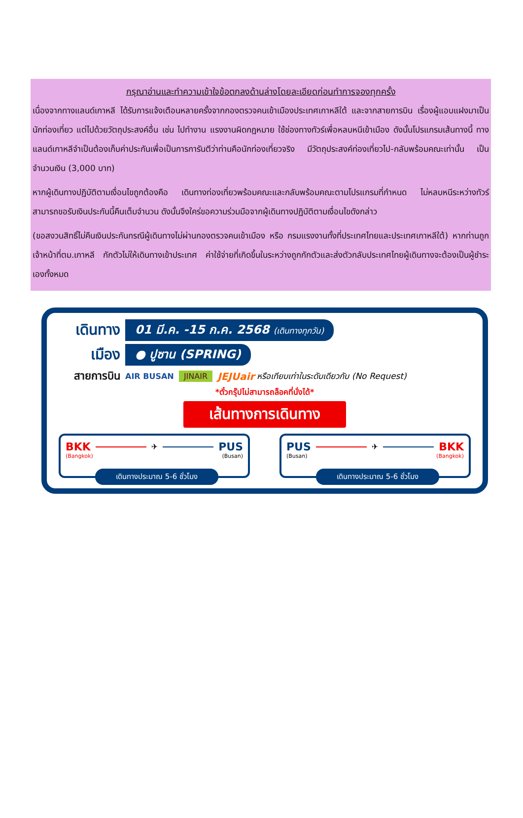กรุณาอ่านและทำความเข้าใจข้อตกลงด้านล่างโดยละเอียดก่อนทำการจองทุกครั้ง
เนื่องจากทางแลนด์เกาหลี ได้รับการแจ้งเตือนหลายครั้งจากกองตรวจคนเข้าเมืองประเทศเกาหลีใต้ และจากสายการบิน เรื่องผู้แอบแฝงมาเป็นนักท่องเที่ยว แต่ไปด้วยวัตถุประสงค์อื่น เช่น ไปทำงาน แรงงานผิดกฎหมาย ใช้ช่องทางทัวร์เพื่อหลบหนีเข้าเมือง ดังนั้นโปรแกรมเส้นทางนี้ ทางแลนด์เกาหลีจำเป็นต้องเก็บค่าประกันเพื่อเป็นการการันตีว่าท่านคือนักท่องเที่ยวจริง มีวัตถุประสงค์ท่องเที่ยวไป-กลับพร้อมคณะเท่านั้น เป็นจำนวนเงิน (3,000 บาท)
หากผู้เดินทางปฏิบัติตามเงื่อนไขถูกต้องคือ เดินทางท่องเที่ยวพร้อมคณะและกลับพร้อมคณะตามโปรแกรมที่กำหนด ไม่หลบหนีระหว่างทัวร์ สามารถขอรับเงินประกันนี้คืนเต็มจำนวน ดังนั้นจึงใคร่ขอความร่วมมือจากผู้เดินทางปฏิบัติตามเงื่อนไขดังกล่าว
(ขอสงวนสิทธิ์ไม่คืนเงินประกันกรณีผู้เดินทางไม่ผ่านกองตรวจคนเข้าเมือง หรือ กรมแรงงานทั้งที่ประเทศไทยและประเทศเกาหลีใต้) หากท่านถูกเจ้าหน้าที่ตม.เกาหลี กักตัวไม่ให้เดินทางเข้าประเทศ ค่าใช้จ่ายที่เกิดขึ้นในระหว่างถูกกักตัวและส่งตัวกลับประเทศไทยผู้เดินทางจะต้องเป็นผู้ชำระเองทั้งหมด
เดินทาง
01 มี.ค. -15 ก.ค. 2568 (เดินทางทุกวัน)
เมือง
● ปูซาน (SPRING)
สายการบิน
AIR BUSAN JINAIR JEJUair หรือเทียบเท่าในระดับเดียวกับ (No Request)
*ตั๋วกรุ๊ปไม่สามารถล็อคที่นั่งได้*
เส้นทางการเดินทาง
BKK ✈ PUS
(Bangkok) (Busan)
เดินทางประมาณ 5-6 ชั่วโมง
PUS ✈ BKK
(Busan) (Bangkok)
เดินทางประมาณ 5-6 ชั่วโมง